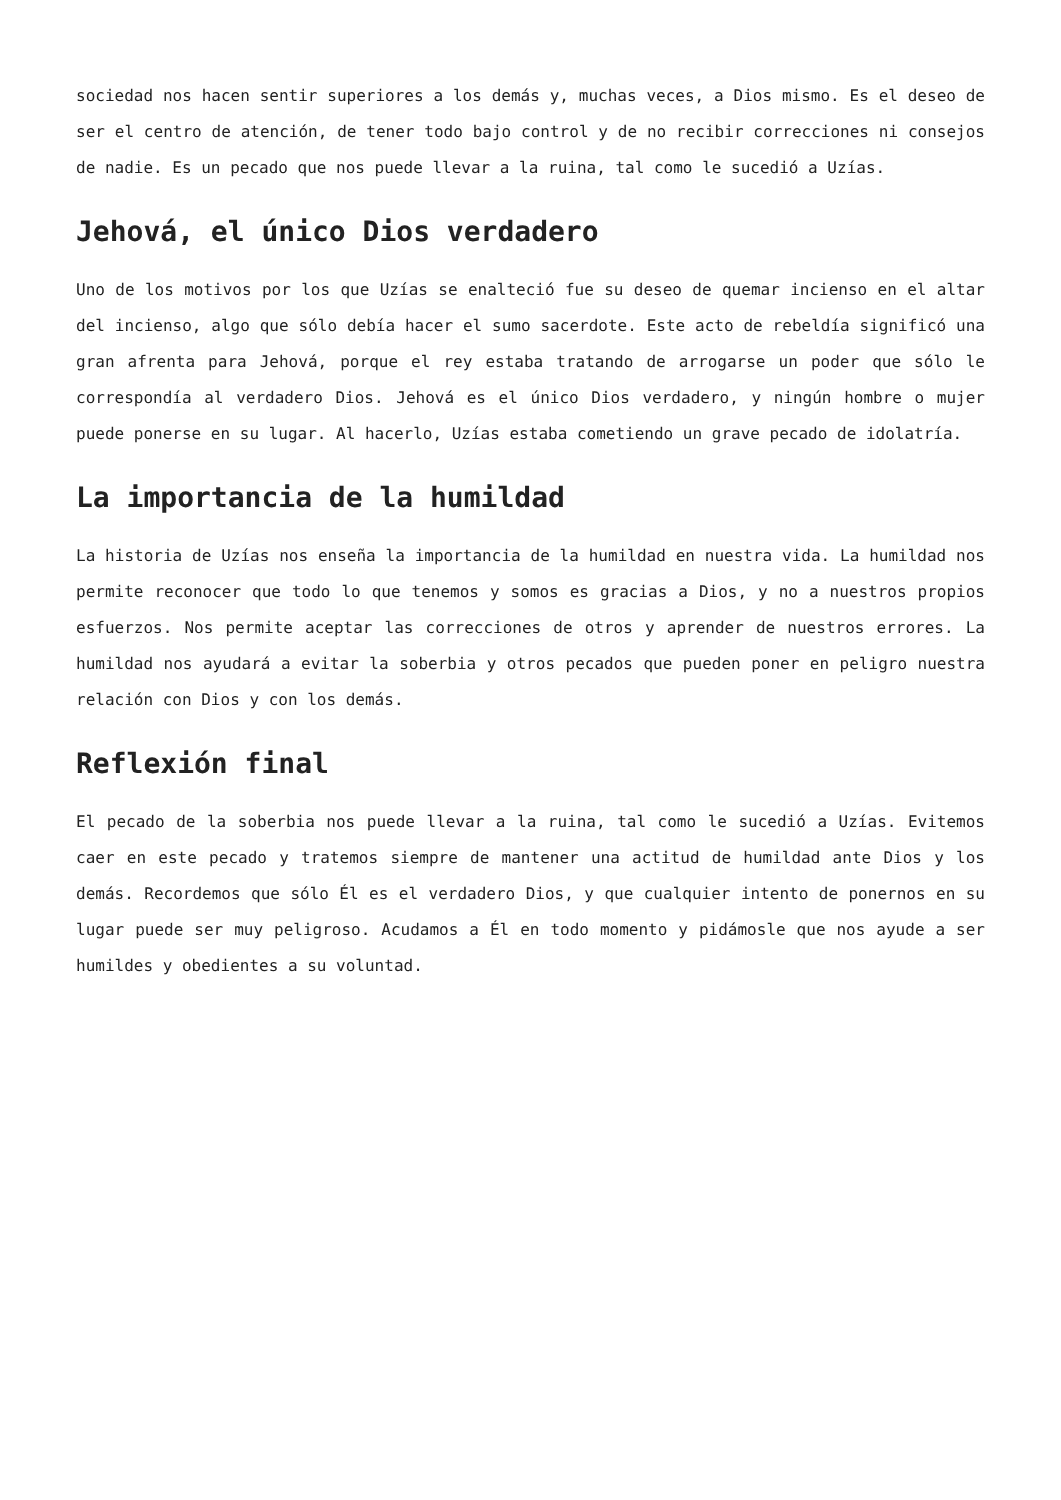sociedad nos hacen sentir superiores a los demás y, muchas veces, a Dios mismo. Es el deseo de ser el centro de atención, de tener todo bajo control y de no recibir correcciones ni consejos de nadie. Es un pecado que nos puede llevar a la ruina, tal como le sucedió a Uzías.
Jehová, el único Dios verdadero
Uno de los motivos por los que Uzías se enalteció fue su deseo de quemar incienso en el altar del incienso, algo que sólo debía hacer el sumo sacerdote. Este acto de rebeldía significó una gran afrenta para Jehová, porque el rey estaba tratando de arrogarse un poder que sólo le correspondía al verdadero Dios. Jehová es el único Dios verdadero, y ningún hombre o mujer puede ponerse en su lugar. Al hacerlo, Uzías estaba cometiendo un grave pecado de idolatría.
La importancia de la humildad
La historia de Uzías nos enseña la importancia de la humildad en nuestra vida. La humildad nos permite reconocer que todo lo que tenemos y somos es gracias a Dios, y no a nuestros propios esfuerzos. Nos permite aceptar las correcciones de otros y aprender de nuestros errores. La humildad nos ayudará a evitar la soberbia y otros pecados que pueden poner en peligro nuestra relación con Dios y con los demás.
Reflexión final
El pecado de la soberbia nos puede llevar a la ruina, tal como le sucedió a Uzías. Evitemos caer en este pecado y tratemos siempre de mantener una actitud de humildad ante Dios y los demás. Recordemos que sólo Él es el verdadero Dios, y que cualquier intento de ponernos en su lugar puede ser muy peligroso. Acudamos a Él en todo momento y pidámosle que nos ayude a ser humildes y obedientes a su voluntad.